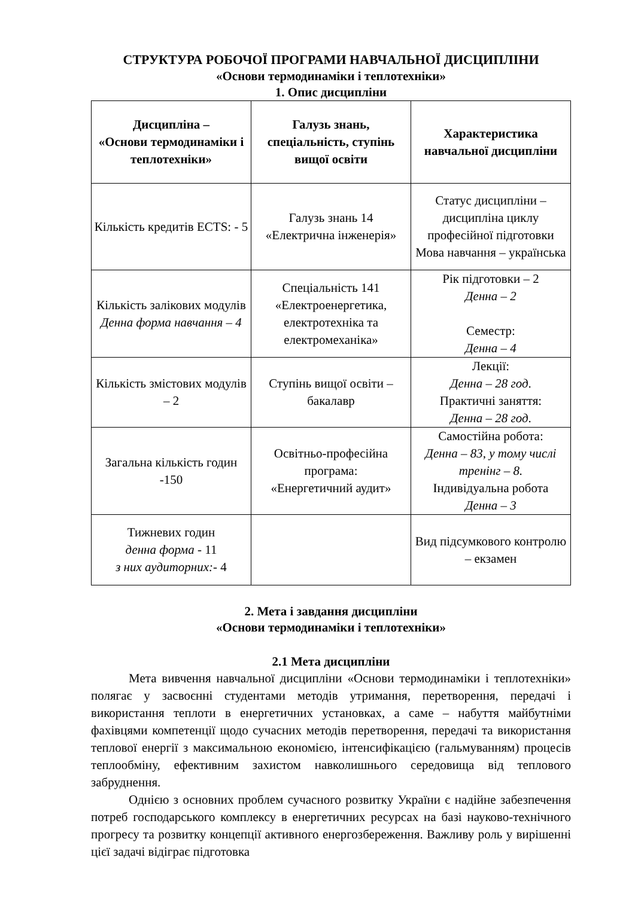СТРУКТУРА РОБОЧОЇ ПРОГРАМИ НАВЧАЛЬНОЇ ДИСЦИПЛІНИ
«Основи термодинаміки і теплотехніки»
1. Опис дисципліни
| Дисципліна – «Основи термодинаміки і теплотехніки» | Галузь знань, спеціальність, ступінь вищої освіти | Характеристика навчальної дисципліни |
| --- | --- | --- |
| Кількість кредитів ECTS: - 5 | Галузь знань 14 «Електрична інженерія» | Статус дисципліни – дисципліна циклу професійної підготовки Мова навчання – українська |
| Кількість залікових модулів Денна форма навчання – 4 | Спеціальність 141 «Електроенергетика, електротехніка та електромеханіка» | Рік підготовки – 2 Денна – 2 Семестр: Денна – 4 |
| Кількість змістових модулів – 2 | Ступінь вищої освіти – бакалавр | Лекції: Денна – 28 год . Практичні заняття: Денна – 28 год . |
| Загальна кількість годин -150 | Освітньо-професійна програма: «Енергетичний аудит» | Самостійна робота: Денна – 83, у тому числі тренінг – 8. Індивідуальна робота Денна – 3 |
| Тижневих годин денна форма - 11 з них аудиторних: - 4 | | Вид підсумкового контролю – екзамен |
2. Мета і завдання дисципліни
«Основи термодинаміки і теплотехніки»
2.1 Мета дисципліни
Мета вивчення навчальної дисципліни «Основи термодинаміки і теплотехніки» полягає у засвоєнні студентами методів утримання, перетворення, передачі і використання теплоти в енергетичних установках, а саме – набуття майбутніми фахівцями компетенції щодо сучасних методів перетворення, передачі та використання теплової енергії з максимальною економією, інтенсифікацією (гальмуванням) процесів теплообміну, ефективним захистом навколишнього середовища від теплового забруднення.
Однією з основних проблем сучасного розвитку України є надійне забезпечення потреб господарського комплексу в енергетичних ресурсах на базі науково-технічного прогресу та розвитку концепції активного енергозбереження. Важливу роль у вирішенні цієї задачі відіграє підготовка